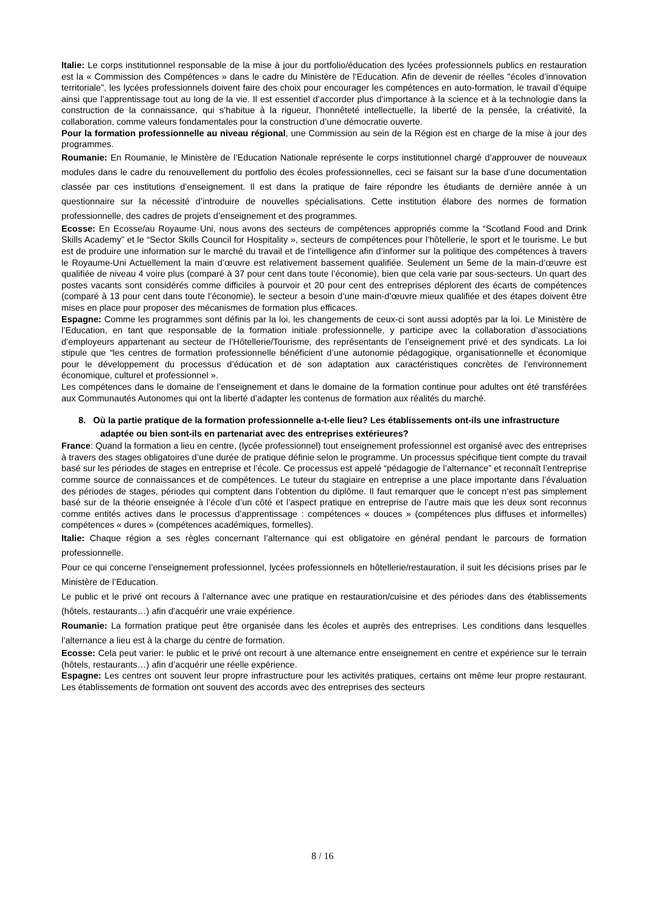Italie: Le corps institutionnel responsable de la mise à jour du portfolio/éducation des lycées professionnels publics en restauration est la « Commission des Compétences » dans le cadre du Ministère de l’Education. Afin de devenir de réelles "écoles d’innovation territoriale", les lycées professionnels doivent faire des choix pour encourager les compétences en auto-formation, le travail d’équipe ainsi que l’apprentissage tout au long de la vie. Il est essentiel d’accorder plus d’importance à la science et à la technologie dans la construction de la connaissance, qui s’habitue à la rigueur, l’honnêteté intellectuelle, la liberté de la pensée, la créativité, la collaboration, comme valeurs fondamentales pour la construction d’une démocratie ouverte.
Pour la formation professionnelle au niveau régional, une Commission au sein de la Région est en charge de la mise à jour des programmes.
Roumanie: En Roumanie, le Ministère de l’Education Nationale représente le corps institutionnel chargé d’approuver de nouveaux modules dans le cadre du renouvellement du portfolio des écoles professionnelles, ceci se faisant sur la base d’une documentation classée par ces institutions d’enseignement. Il est dans la pratique de faire répondre les étudiants de dernière année à un questionnaire sur la nécessité d’introduire de nouvelles spécialisations. Cette institution élabore des normes de formation professionnelle, des cadres de projets d’enseignement et des programmes.
Ecosse: En Ecosse/au Royaume Uni, nous avons des secteurs de compétences appropriés comme la “Scotland Food and Drink Skills Academy” et le “Sector Skills Council for Hospitality », secteurs de compétences pour l’hôtellerie, le sport et le tourisme. Le but est de produire une information sur le marché du travail et de l’intelligence afin d’informer sur la politique des compétences à travers le Royaume-Uni Actuellement la main d’œuvre est relativement bassement qualifiée. Seulement un 5eme de la main-d’œuvre est qualifiée de niveau 4 voire plus (comparé à 37 pour cent dans toute l’économie), bien que cela varie par sous-secteurs. Un quart des postes vacants sont considérés comme difficiles à pourvoir et 20 pour cent des entreprises déplorent des écarts de compétences (comparé à 13 pour cent dans toute l’économie), le secteur a besoin d’une main-d’œuvre mieux qualifiée et des étapes doivent être mises en place pour proposer des mécanismes de formation plus efficaces.
Espagne: Comme les programmes sont définis par la loi, les changements de ceux-ci sont aussi adoptés par la loi. Le Ministère de l’Education, en tant que responsable de la formation initiale professionnelle, y participe avec la collaboration d’associations d’employeurs appartenant au secteur de l’Hôtellerie/Tourisme, des représentants de l’enseignement privé et des syndicats. La loi stipule que “les centres de formation professionnelle bénéficient d’une autonomie pédagogique, organisationnelle et économique pour le développement du processus d’éducation et de son adaptation aux caractéristiques concrètes de l’environnement économique, culturel et professionnel ».
Les compétences dans le domaine de l’enseignement et dans le domaine de la formation continue pour adultes ont été transférées aux Communautés Autonomes qui ont la liberté d’adapter les contenus de formation aux réalités du marché.
8. Où la partie pratique de la formation professionnelle a-t-elle lieu? Les établissements ont-ils une infrastructure adaptée ou bien sont-ils en partenariat avec des entreprises extérieures?
France: Quand la formation a lieu en centre, (lycée professionnel) tout enseignement professionnel est organisé avec des entreprises à travers des stages obligatoires d’une durée de pratique définie selon le programme. Un processus spécifique tient compte du travail basé sur les périodes de stages en entreprise et l’école. Ce processus est appelé “pédagogie de l’alternance” et reconnaît l’entreprise comme source de connaissances et de compétences. Le tuteur du stagiaire en entreprise a une place importante dans l’évaluation des périodes de stages, périodes qui comptent dans l’obtention du diplôme. Il faut remarquer que le concept n’est pas simplement basé sur de la théorie enseignée à l’école d’un côté et l’aspect pratique en entreprise de l’autre mais que les deux sont reconnus comme entités actives dans le processus d’apprentissage : compétences « douces » (compétences plus diffuses et informelles) compétences « dures » (compétences académiques, formelles).
Italie: Chaque région a ses règles concernant l’alternance qui est obligatoire en général pendant le parcours de formation professionnelle.
Pour ce qui concerne l’enseignement professionnel, lycées professionnels en hôtellerie/restauration, il suit les décisions prises par le Ministère de l’Education.
Le public et le privé ont recours à l’alternance avec une pratique en restauration/cuisine et des périodes dans des établissements (hôtels, restaurants…) afin d’acquérir une vraie expérience.
Roumanie: La formation pratique peut être organisée dans les écoles et auprès des entreprises. Les conditions dans lesquelles l’alternance a lieu est à la charge du centre de formation.
Ecosse: Cela peut varier: le public et le privé ont recourt à une alternance entre enseignement en centre et expérience sur le terrain (hôtels, restaurants…) afin d’acquérir une réelle expérience.
Espagne: Les centres ont souvent leur propre infrastructure pour les activités pratiques, certains ont même leur propre restaurant. Les établissements de formation ont souvent des accords avec des entreprises des secteurs
8 / 16